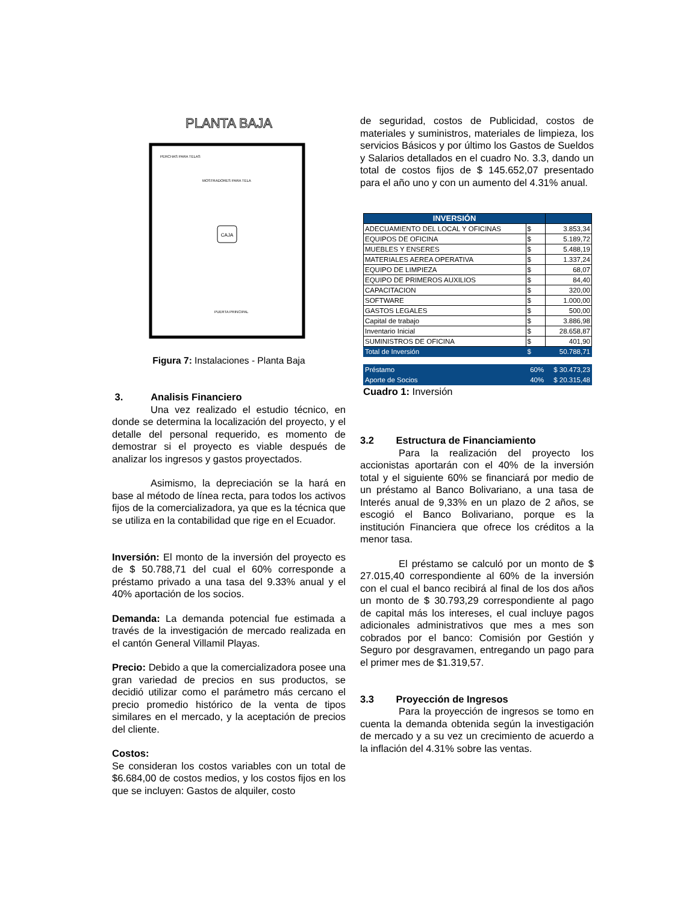PLANTA BAJA
PERCHAS PARA TELAS
MOSTRADORES PARA TELA
CAJA
PUERTA PRINCIPAL
Figura 7: Instalaciones - Planta Baja
3. Analisis Financiero
Una vez realizado el estudio técnico, en donde se determina la localización del proyecto, y el detalle del personal requerido, es momento de demostrar si el proyecto es viable después de analizar los ingresos y gastos proyectados.
Asimismo, la depreciación se la hará en base al método de línea recta, para todos los activos fijos de la comercializadora, ya que es la técnica que se utiliza en la contabilidad que rige en el Ecuador.
Inversión: El monto de la inversión del proyecto es de $ 50.788,71 del cual el 60% corresponde a préstamo privado a una tasa del 9.33% anual y el 40% aportación de los socios.
Demanda: La demanda potencial fue estimada a través de la investigación de mercado realizada en el cantón General Villamil Playas.
Precio: Debido a que la comercializadora posee una gran variedad de precios en sus productos, se decidió utilizar como el parámetro más cercano el precio promedio histórico de la venta de tipos similares en el mercado, y la aceptación de precios del cliente.
Costos:
Se consideran los costos variables con un total de $6.684,00 de costos medios, y los costos fijos en los que se incluyen: Gastos de alquiler, costo
de seguridad, costos de Publicidad, costos de materiales y suministros, materiales de limpieza, los servicios Básicos y por último los Gastos de Sueldos y Salarios detallados en el cuadro No. 3.3, dando un total de costos fijos de $ 145.652,07 presentado para el año uno y con un aumento del 4.31% anual.
| INVERSIÓN | | |
| ADECUAMIENTO DEL LOCAL Y OFICINAS | $ | 3.853,34 |
| EQUIPOS DE OFICINA | $ | 5.189,72 |
| MUEBLES Y ENSERES | $ | 5.488,19 |
| MATERIALES AEREA OPERATIVA | $ | 1.337,24 |
| EQUIPO DE LIMPIEZA | $ | 68,07 |
| EQUIPO DE PRIMEROS AUXILIOS | $ | 84,40 |
| CAPACITACION | $ | 320,00 |
| SOFTWARE | $ | 1.000,00 |
| GASTOS LEGALES | $ | 500,00 |
| Capital de trabajo | $ | 3.886,98 |
| Inventario Inicial | $ | 28.658,87 |
| SUMINISTROS DE OFICINA | $ | 401,90 |
| Total de Inversión | $ | 50.788,71 |
| Préstamo | 60% | $ 30.473,23 |
| Aporte de Socios | 40% | $ 20.315,48 |
Cuadro 1: Inversión
3.2 Estructura de Financiamiento
Para la realización del proyecto los accionistas aportarán con el 40% de la inversión total y el siguiente 60% se financiará por medio de un préstamo al Banco Bolivariano, a una tasa de Interés anual de 9,33% en un plazo de 2 años, se escogió el Banco Bolivariano, porque es la institución Financiera que ofrece los créditos a la menor tasa.
El préstamo se calculó por un monto de $ 27.015,40 correspondiente al 60% de la inversión con el cual el banco recibirá al final de los dos años un monto de $ 30.793,29 correspondiente al pago de capital más los intereses, el cual incluye pagos adicionales administrativos que mes a mes son cobrados por el banco: Comisión por Gestión y Seguro por desgravamen, entregando un pago para el primer mes de $1.319,57.
3.3 Proyección de Ingresos
Para la proyección de ingresos se tomo en cuenta la demanda obtenida según la investigación de mercado y a su vez un crecimiento de acuerdo a la inflación del 4.31% sobre las ventas.